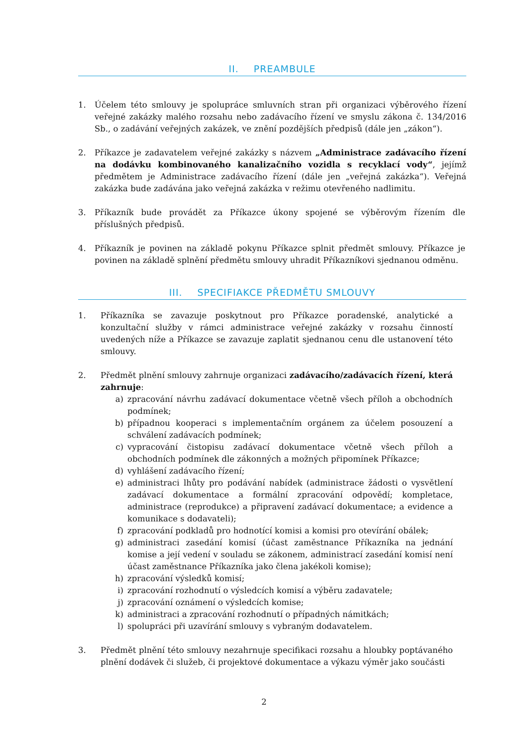II. PREAMBULE
1. Účelem této smlouvy je spolupráce smluvních stran při organizaci výběrového řízení veřejné zakázky malého rozsahu nebo zadávacího řízení ve smyslu zákona č. 134/2016 Sb., o zadávání veřejných zakázek, ve znění pozdějších předpisů (dále jen „zákon“).
2. Příkazce je zadavatelem veřejné zakázky s názvem „Administrace zadávacího řízení na dodávku kombinovaného kanalizačního vozidla s recyklací vody“, jejímž předmětem je Administrace zadávacího řízení (dále jen „veřejná zakázka“). Veřejná zakázka bude zadávána jako veřejná zakázka v režimu otevřeného nadlimitu.
3. Příkazník bude provádět za Příkazce úkony spojené se výběrovým řízením dle příslušných předpisů.
4. Příkazník je povinen na základě pokynu Příkazce splnit předmět smlouvy. Příkazce je povinen na základě splnění předmětu smlouvy uhradit Příkazníkovi sjednanou odměnu.
III. SPECIFIAKCE PŘEDMĚTU SMLOUVY
1. Příkazníka se zavazuje poskytnout pro Příkazce poradenské, analytické a konzultační služby v rámci administrace veřejné zakázky v rozsahu činností uvedených níže a Příkazce se zavazuje zaplatit sjednanou cenu dle ustanovení této smlouvy.
2. Předmět plnění smlouvy zahrnuje organizaci zadávacího/zadávacích řízení, která zahrnuje:
a) zpracování návrhu zadávací dokumentace včetně všech příloh a obchodních podmínek;
b) případnou kooperaci s implementačním orgánem za účelem posouzení a schválení zadávacích podmínek;
c) vypracování čistopisu zadávací dokumentace včetně všech příloh a obchodních podmínek dle zákonných a možných připomínek Příkazce;
d) vyhlášení zadávacího řízení;
e) administraci lhůty pro podávání nabídek (administrace žádosti o vysvětlení zadávací dokumentace a formální zpracování odpovědí; kompletace, administrace (reprodukce) a připravení zadávací dokumentace; a evidence a komunikace s dodavateli);
f) zpracování podkladů pro hodnotící komisi a komisi pro otevírání obálek;
g) administraci zasedání komisí (účast zaměstnance Příkazníka na jednání komise a její vedení v souladu se zákonem, administrací zasedání komisí není účast zaměstnance Příkazníka jako člena jakékoli komise);
h) zpracování výsledků komisí;
i) zpracování rozhodnutí o výsledcích komisí a výběru zadavatele;
j) zpracování oznámení o výsledcích komise;
k) administraci a zpracování rozhodnutí o případných námitkách;
l) spolupráci při uzavírání smlouvy s vybraným dodavatelem.
3. Předmět plnění této smlouvy nezahrnuje specifikaci rozsahu a hloubky poptávaného plnění dodávek či služeb, či projektové dokumentace a výkazu výměr jako součásti
2